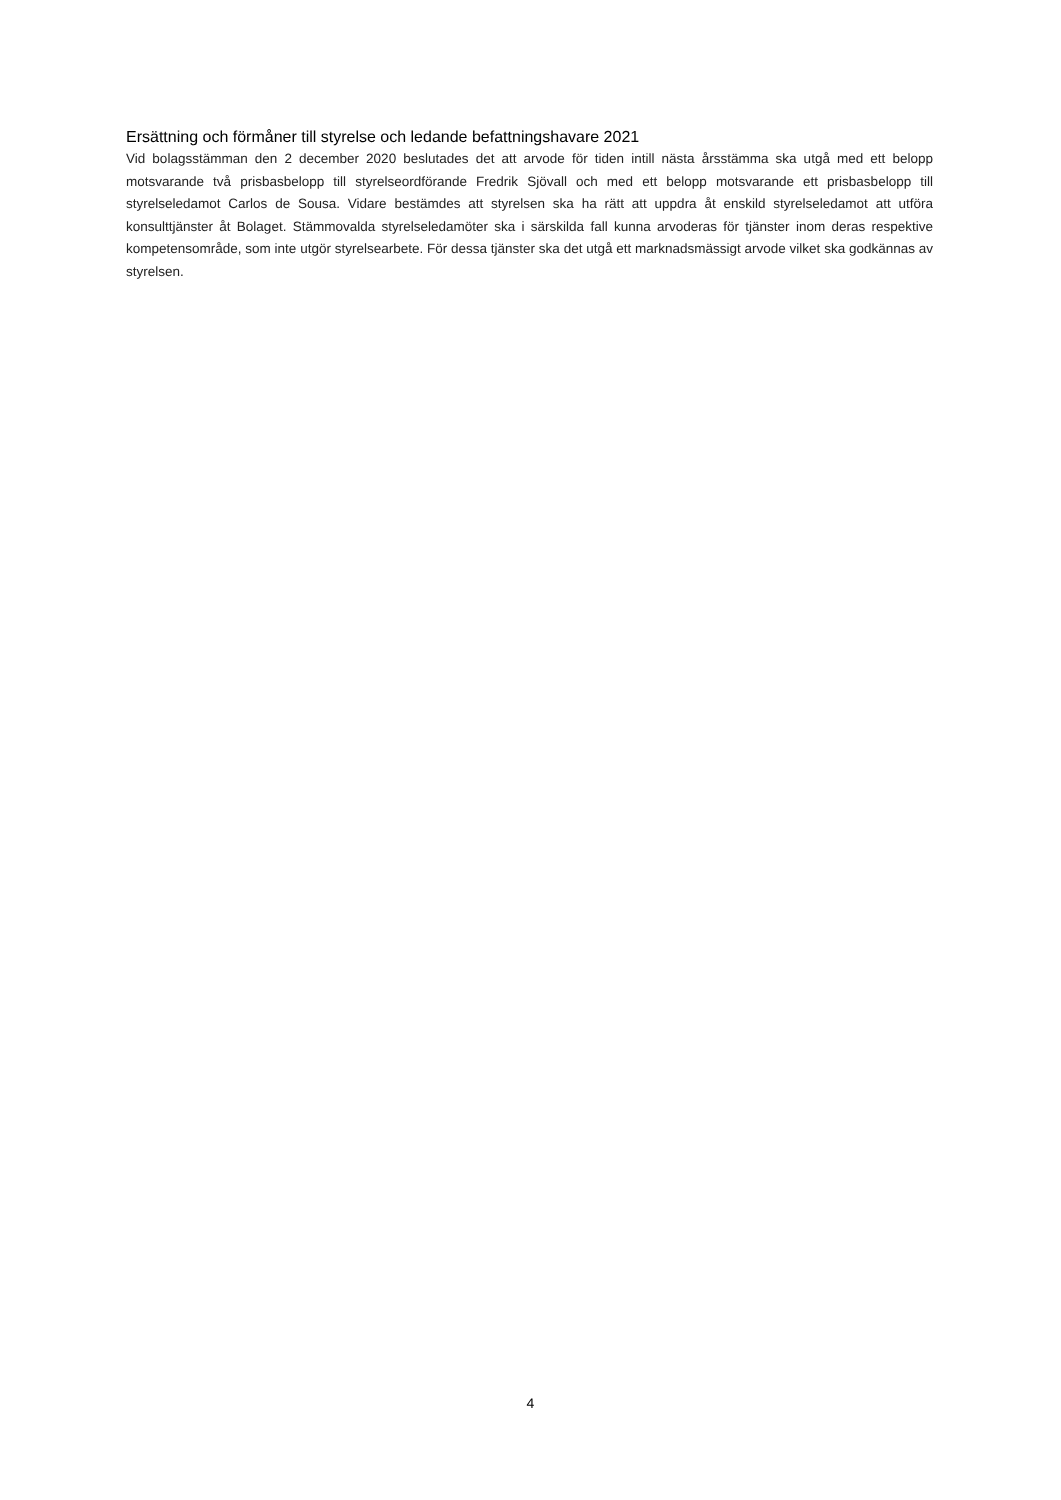Ersättning och förmåner till styrelse och ledande befattningshavare 2021
Vid bolagsstämman den 2 december 2020 beslutades det att arvode för tiden intill nästa årsstämma ska utgå med ett belopp motsvarande två prisbasbelopp till styrelseordförande Fredrik Sjövall och med ett belopp motsvarande ett prisbasbelopp till styrelseledamot Carlos de Sousa. Vidare bestämdes att styrelsen ska ha rätt att uppdra åt enskild styrelseledamot att utföra konsulttjänster åt Bolaget. Stämmovalda styrelseledamöter ska i särskilda fall kunna arvoderas för tjänster inom deras respektive kompetensområde, som inte utgör styrelsearbete. För dessa tjänster ska det utgå ett marknadsmässigt arvode vilket ska godkännas av styrelsen.
4